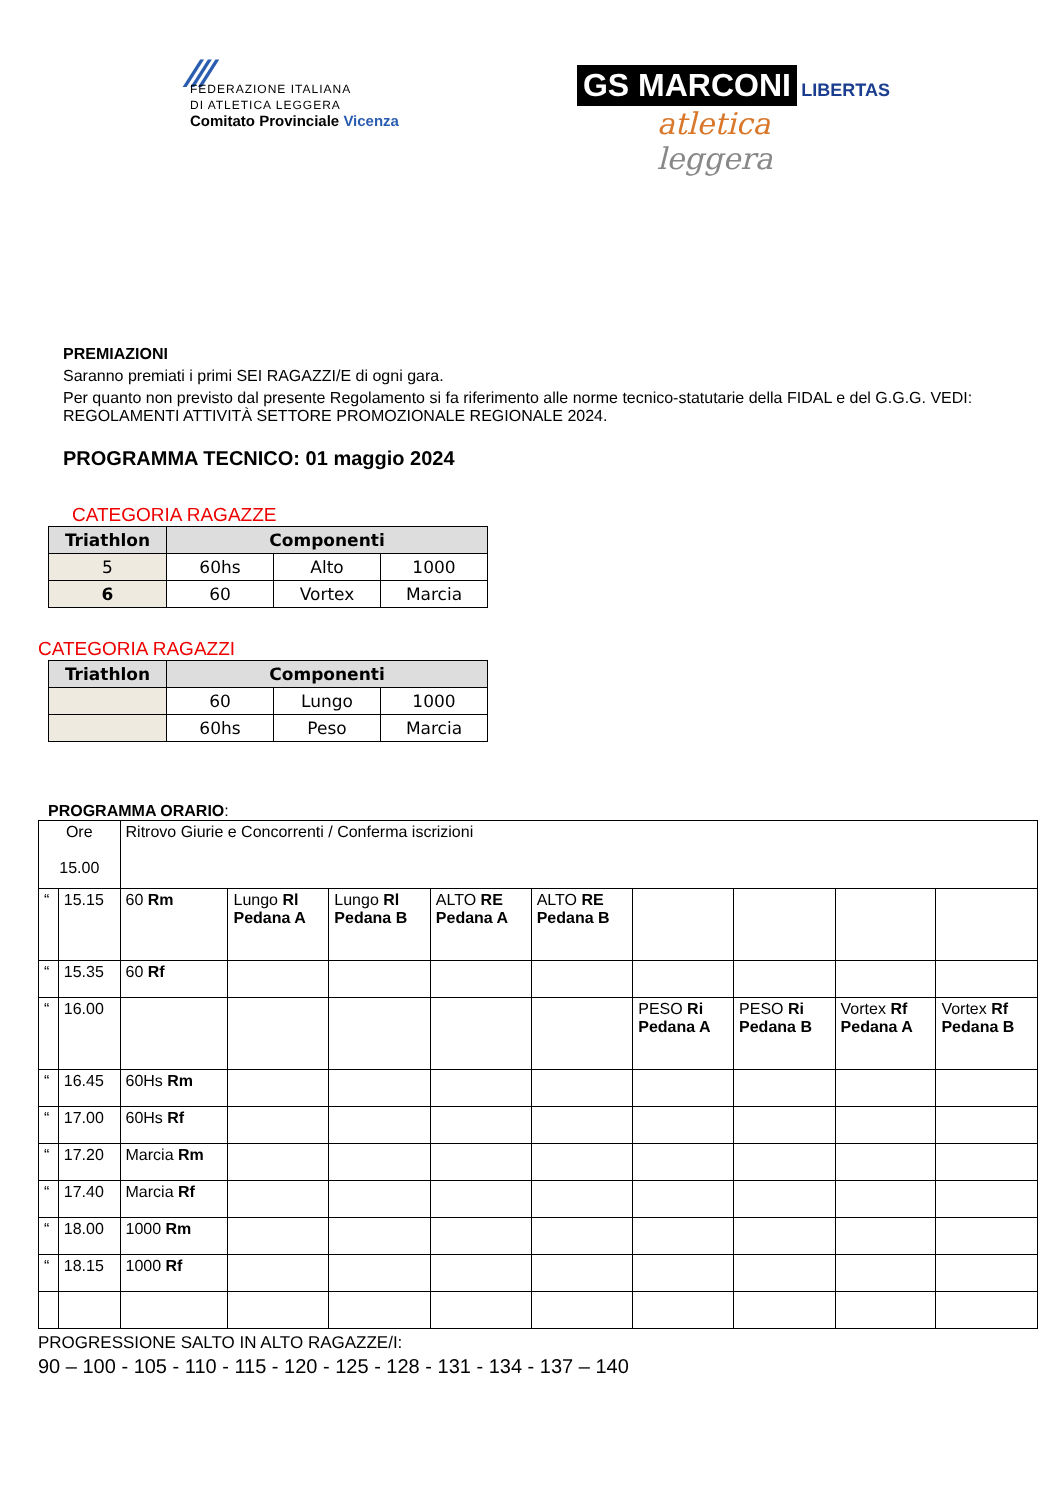⁄⁄⁄
FEDERAZIONE ITALIANA
DI ATLETICA LEGGERA
Comitato Provinciale Vicenza
GS MARCONI LIBERTAS
atletica
leggera
PREMIAZIONI
Saranno premiati i primi SEI RAGAZZI/E di ogni gara.
Per quanto non previsto dal presente Regolamento si fa riferimento alle norme tecnico-statutarie della FIDAL e del G.G.G. VEDI: REGOLAMENTI ATTIVITÀ SETTORE PROMOZIONALE REGIONALE 2024.
PROGRAMMA TECNICO: 01 maggio 2024
CATEGORIA RAGAZZE
| Triathlon | Componenti | | |
| --- | --- | --- | --- |
| 5 | 60hs | Alto | 1000 |
| 6 | 60 | Vortex | Marcia |
CATEGORIA RAGAZZI
| Triathlon | Componenti | | |
| --- | --- | --- | --- |
| | 60 | Lungo | 1000 |
| | 60hs | Peso | Marcia |
PROGRAMMA ORARIO:
| Ore 15.00 | | Ritrovo Giurie e Concorrenti / Conferma iscrizioni | | | | | | | | |
| “ | 15.15 | 60 Rm | Lungo Rl Pedana A | Lungo Rl Pedana B | ALTO RE Pedana A | ALTO RE Pedana B | | | | |
| “ | 15.35 | 60 Rf | | | | | | | | |
| “ | 16.00 | | | | | | PESO Ri Pedana A | PESO Ri Pedana B | Vortex Rf Pedana A | Vortex Rf Pedana B |
| “ | 16.45 | 60Hs Rm | | | | | | | | |
| “ | 17.00 | 60Hs Rf | | | | | | | | |
| “ | 17.20 | Marcia Rm | | | | | | | | |
| “ | 17.40 | Marcia Rf | | | | | | | | |
| “ | 18.00 | 1000 Rm | | | | | | | | |
| “ | 18.15 | 1000 Rf | | | | | | | | |
PROGRESSIONE SALTO IN ALTO RAGAZZE/I:
90 – 100 - 105 - 110 - 115 - 120 - 125 - 128 - 131 - 134 - 137 – 140